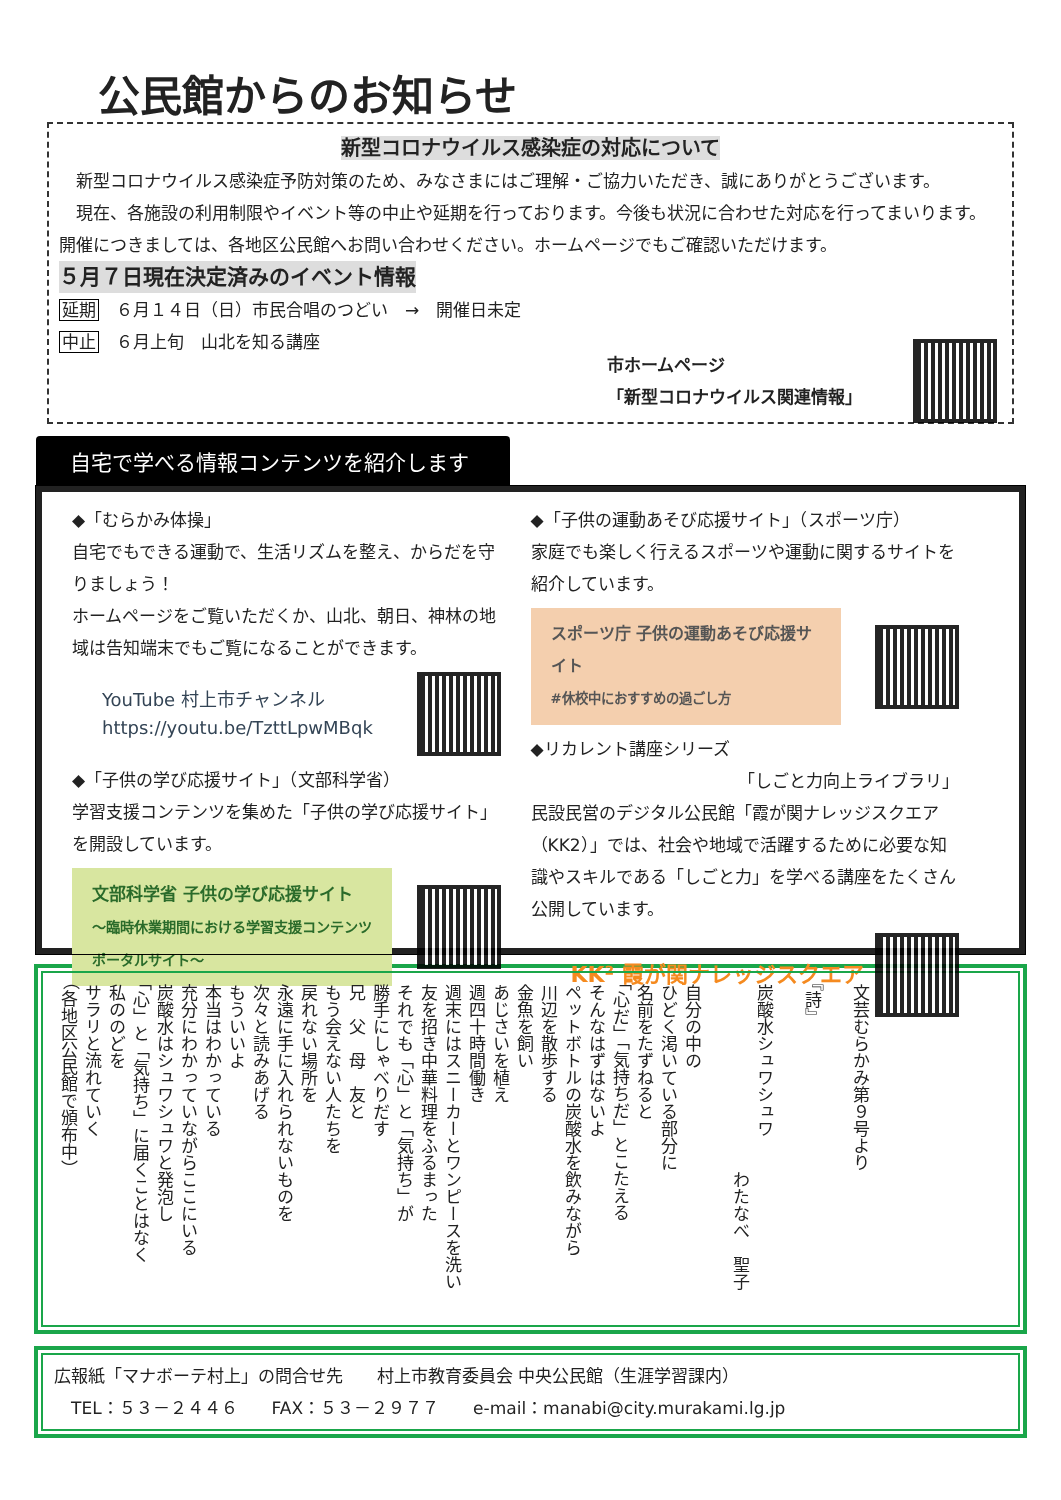公民館からのお知らせ
新型コロナウイルス感染症の対応について
新型コロナウイルス感染症予防対策のため、みなさまにはご理解・ご協力いただき、誠にありがとうございます。
現在、各施設の利用制限やイベント等の中止や延期を行っております。今後も状況に合わせた対応を行ってまいります。開催につきましては、各地区公民館へお問い合わせください。ホームページでもご確認いただけます。
５月７日現在決定済みのイベント情報
延期　６月１４日（日）市民合唱のつどい　→　開催日未定
中止　６月上旬　山北を知る講座
市ホームページ
「新型コロナウイルス関連情報」
自宅で学べる情報コンテンツを紹介します
◆「むらかみ体操」
自宅でもできる運動で、生活リズムを整え、からだを守りましょう！
ホームページをご覧いただくか、山北、朝日、神林の地域は告知端末でもご覧になることができます。
YouTube 村上市チャンネル
https://youtu.be/TzttLpwMBqk
◆「子供の学び応援サイト」（文部科学省）
学習支援コンテンツを集めた「子供の学び応援サイト」を開設しています。
文部科学省 子供の学び応援サイト
～臨時休業期間における学習支援コンテンツポータルサイト～
◆「子供の運動あそび応援サイト」（スポーツ庁）
家庭でも楽しく行えるスポーツや運動に関するサイトを紹介しています。
スポーツ庁 子供の運動あそび応援サイト
#休校中におすすめの過ごし方
◆リカレント講座シリーズ
「しごと力向上ライブラリ」
民設民営のデジタル公民館「霞が関ナレッジスクエア（KK2）」では、社会や地域で活躍するために必要な知識やスキルである「しごと力」を学べる講座をたくさん公開しています。
KK² 霞が関ナレッジスクエア
文芸むらかみ第９号より
『詩』
炭酸水シュワシュワ
　　　　　　　　　　　わたなべ　聖子
自分の中の
ひどく渇いている部分に
名前をたずねると
「心だ」「気持ちだ」とこたえる
そんなはずはないよ
ペットボトルの炭酸水を飲みながら
川辺を散歩する
金魚を飼い
あじさいを植え
週四十時間働き
週末にはスニーカーとワンピースを洗い
友を招き中華料理をふるまった
それでも「心」と「気持ち」が
勝手にしゃべりだす
兄　父　母　友と
もう会えない人たちを
戻れない場所を
永遠に手に入れられないものを
次々と読みあげる
もういいよ
本当はわかっている
充分にわかっていながらここにいる
炭酸水はシュワシュワと発泡し
「心」と「気持ち」に届くことはなく
私ののどを
サラリと流れていく
（各地区公民館で頒布中）
広報紙「マナボーテ村上」の問合せ先　　村上市教育委員会 中央公民館（生涯学習課内）
　TEL：５３－２４４６　　FAX：５３－２９７７　　e-mail：manabi@city.murakami.lg.jp